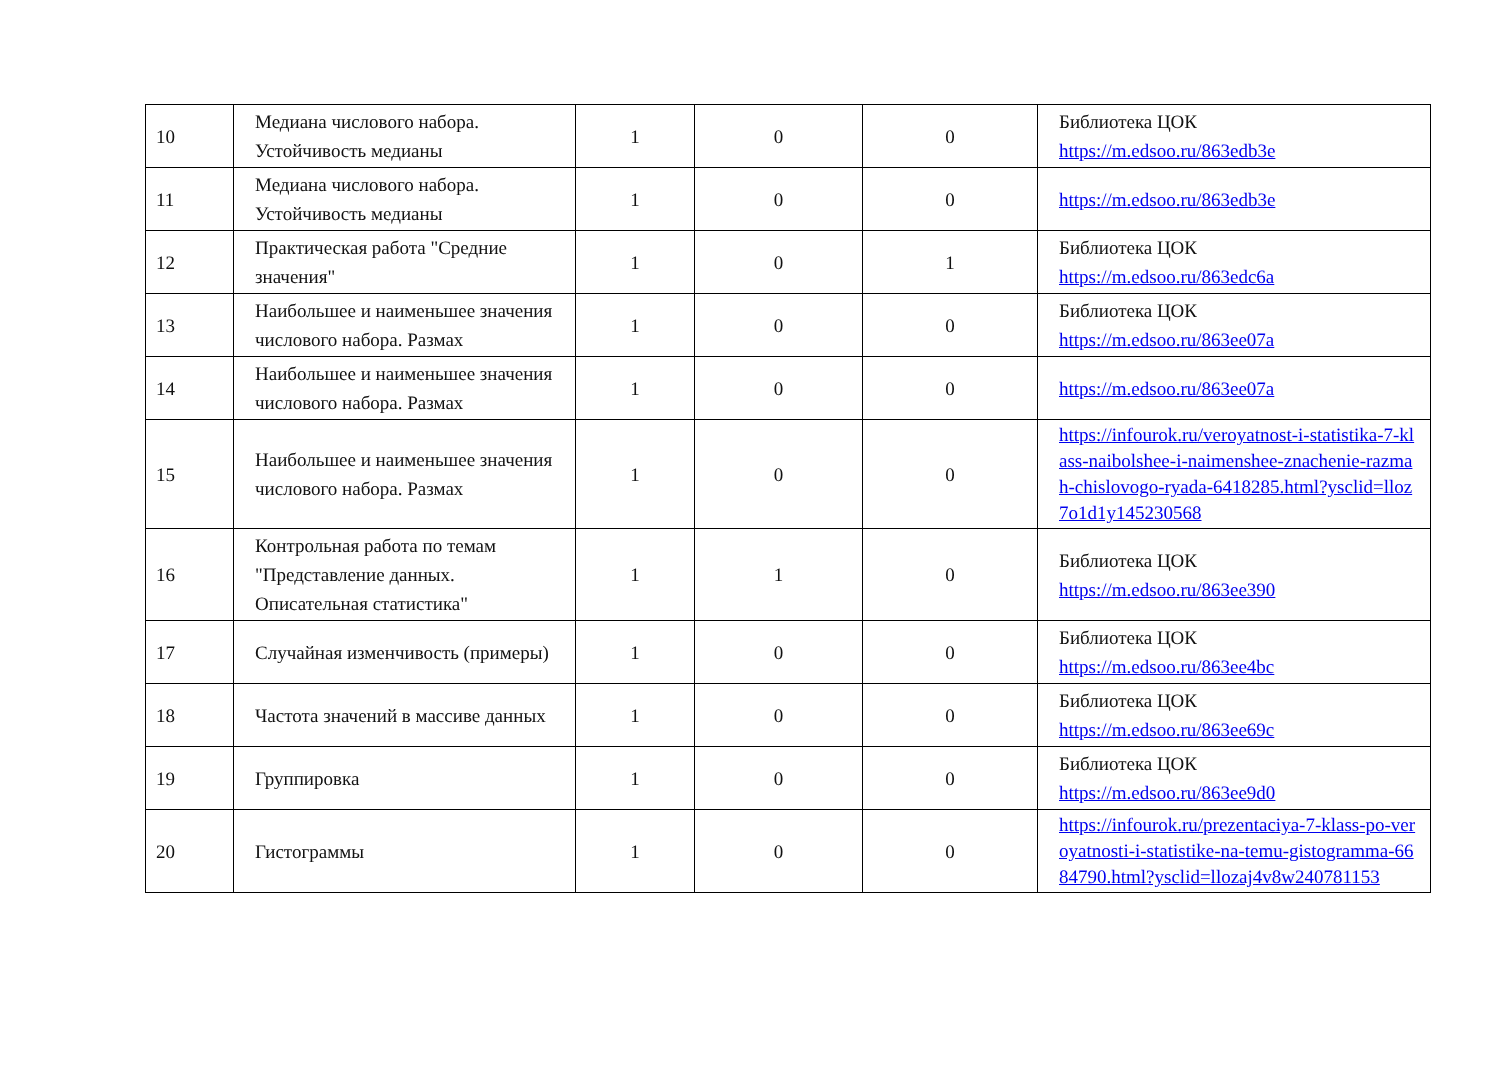| 10 | Медиана числового набора. Устойчивость медианы | 1 | 0 | 0 | Библиотека ЦОК https://m.edsoo.ru/863edb3e |
| 11 | Медиана числового набора. Устойчивость медианы | 1 | 0 | 0 | https://m.edsoo.ru/863edb3e |
| 12 | Практическая работа "Средние значения" | 1 | 0 | 1 | Библиотека ЦОК https://m.edsoo.ru/863edc6a |
| 13 | Наибольшее и наименьшее значения числового набора. Размах | 1 | 0 | 0 | Библиотека ЦОК https://m.edsoo.ru/863ee07a |
| 14 | Наибольшее и наименьшее значения числового набора. Размах | 1 | 0 | 0 | https://m.edsoo.ru/863ee07a |
| 15 | Наибольшее и наименьшее значения числового набора. Размах | 1 | 0 | 0 | https://infourok.ru/veroyatnost-i-statistika-7-klass-naibolshee-i-naimenshee-znachenie-razmah-chislovogo-ryada-6418285.html?ysclid=lloz7o1d1y145230568 |
| 16 | Контрольная работа по темам "Представление данных. Описательная статистика" | 1 | 1 | 0 | Библиотека ЦОК https://m.edsoo.ru/863ee390 |
| 17 | Случайная изменчивость (примеры) | 1 | 0 | 0 | Библиотека ЦОК https://m.edsoo.ru/863ee4bc |
| 18 | Частота значений в массиве данных | 1 | 0 | 0 | Библиотека ЦОК https://m.edsoo.ru/863ee69c |
| 19 | Группировка | 1 | 0 | 0 | Библиотека ЦОК https://m.edsoo.ru/863ee9d0 |
| 20 | Гистограммы | 1 | 0 | 0 | https://infourok.ru/prezentaciya-7-klass-po-veroyatnosti-i-statistike-na-temu-gistogramma-6684790.html?ysclid=llozaj4v8w240781153 |